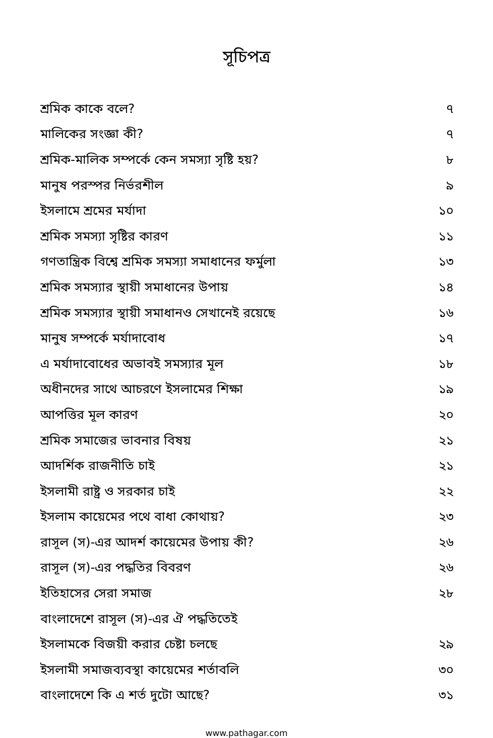সূচিপত্র
| শ্রমিক কাকে বলে? | ৭ |
| মালিকের সংজ্ঞা কী? | ৭ |
| শ্রমিক-মালিক সম্পর্কে কেন সমস্যা সৃষ্টি হয়? | ৮ |
| মানুষ পরস্পর নির্ভরশীল | ৯ |
| ইসলামে শ্রমের মর্যাদা | ১০ |
| শ্রমিক সমস্যা সৃষ্টির কারণ | ১১ |
| গণতান্ত্রিক বিশ্বে শ্রমিক সমস্যা সমাধানের ফর্মুলা | ১৩ |
| শ্রমিক সমস্যার স্থায়ী সমাধানের উপায় | ১৪ |
| শ্রমিক সমস্যার স্থায়ী সমাধানও সেখানেই রয়েছে | ১৬ |
| মানুষ সম্পর্কে মর্যাদাবোধ | ১৭ |
| এ মর্যাদাবোধের অভাবই সমস্যার মূল | ১৮ |
| অধীনদের সাথে আচরণে ইসলামের শিক্ষা | ১৯ |
| আপত্তির মূল কারণ | ২০ |
| শ্রমিক সমাজের ভাবনার বিষয় | ২১ |
| আদর্শিক রাজনীতি চাই | ২১ |
| ইসলামী রাষ্ট্র ও সরকার চাই | ২২ |
| ইসলাম কায়েমের পথে বাধা কোথায়? | ২৩ |
| রাসূল (স)-এর আদর্শ কায়েমের উপায় কী? | ২৬ |
| রাসূল (স)-এর পদ্ধতির বিবরণ | ২৬ |
| ইতিহাসের সেরা সমাজ | ২৮ |
| বাংলাদেশে রাসূল (স)-এর ঐ পদ্ধতিতেই | |
| ইসলামকে বিজয়ী করার চেষ্টা চলছে | ২৯ |
| ইসলামী সমাজব্যবস্থা কায়েমের শর্তাবলি | ৩০ |
| বাংলাদেশে কি এ শর্ত দুটো আছে? | ৩১ |
www.pathagar.com